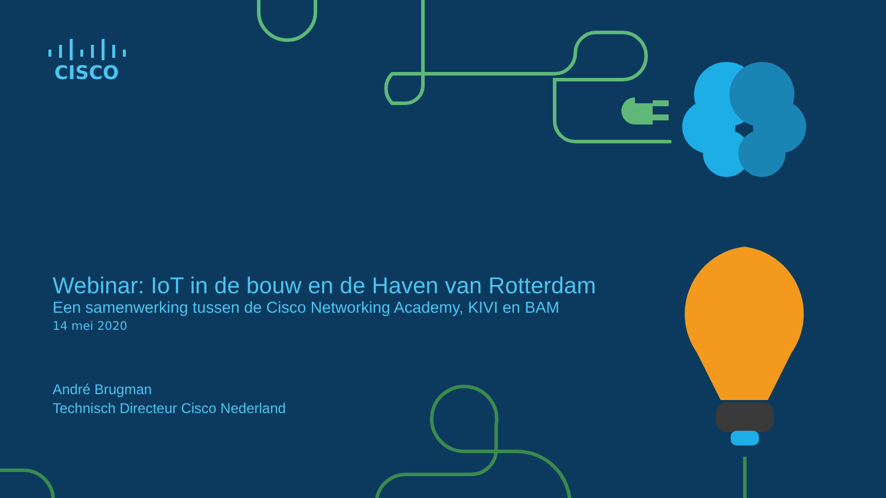CISCO
Webinar: IoT in de bouw en de Haven van Rotterdam
Een samenwerking tussen de Cisco Networking Academy, KIVI en BAM
14 mei 2020
André Brugman
Technisch Directeur Cisco Nederland